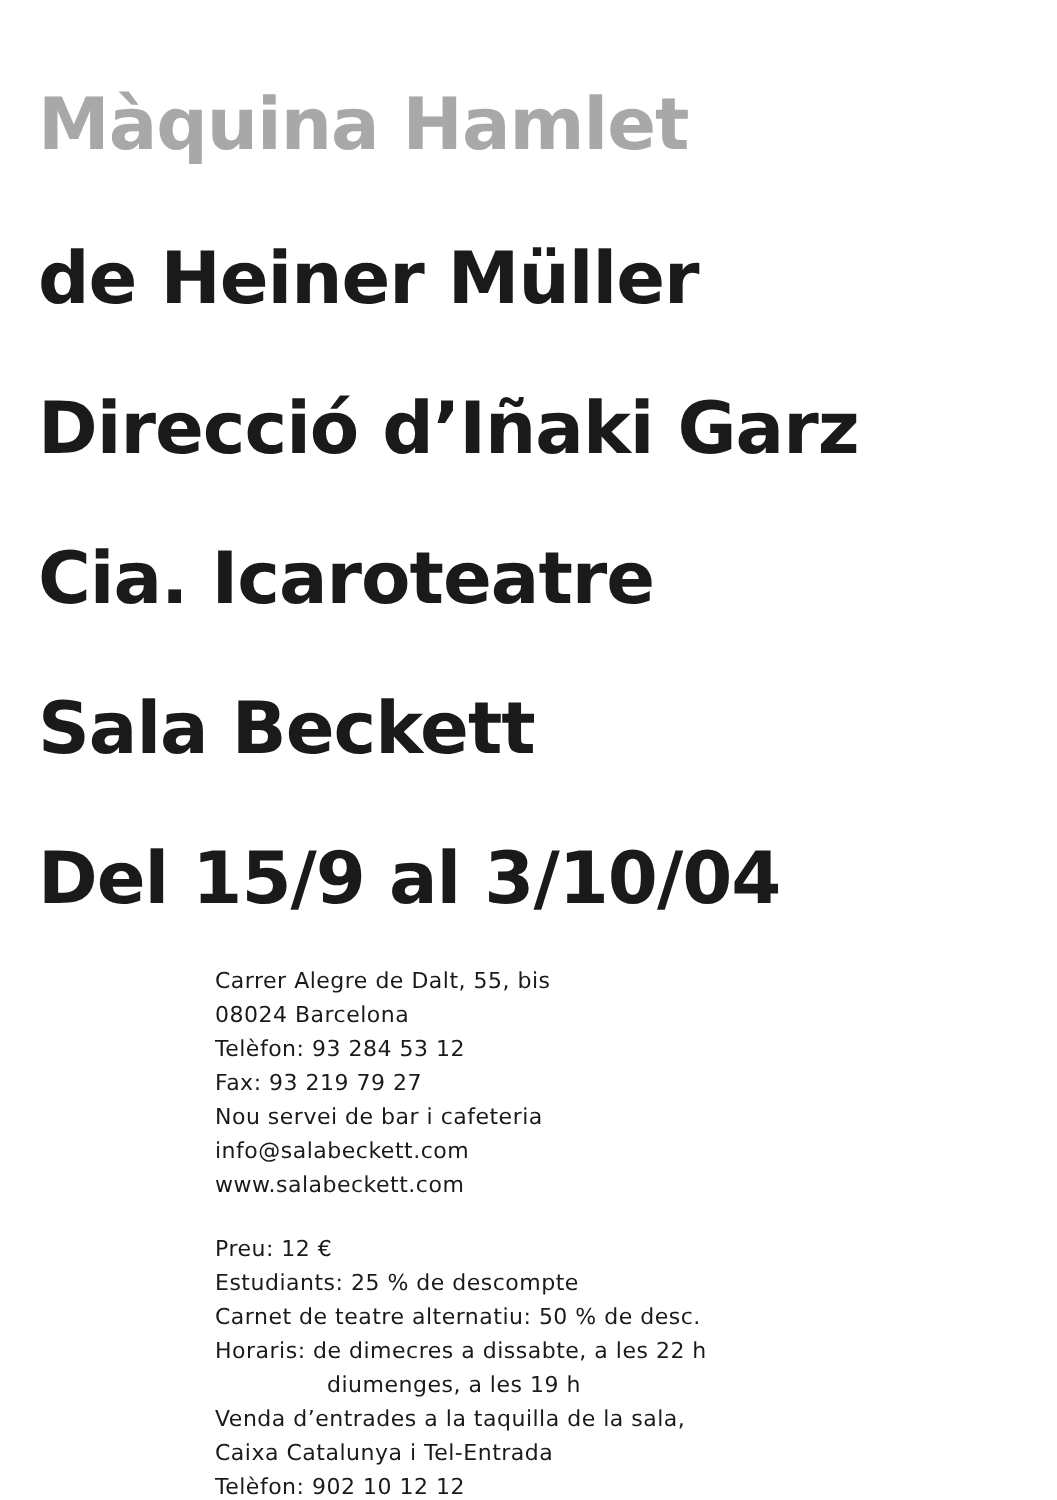Màquina Hamlet
de Heiner Müller
Direcció d’Iñaki Garz
Cia. Icaroteatre
Sala Beckett
Del 15/9 al 3/10/04
Carrer Alegre de Dalt, 55, bis
08024 Barcelona
Telèfon: 93 284 53 12
Fax: 93 219 79 27
Nou servei de bar i cafeteria
info@salabeckett.com
www.salabeckett.com
Preu: 12 €
Estudiants: 25 % de descompte
Carnet de teatre alternatiu: 50 % de desc.
Horaris: de dimecres a dissabte, a les 22 h
diumenges, a les 19 h
Venda d’entrades a la taquilla de la sala,
Caixa Catalunya i Tel-Entrada
Telèfon: 902 10 12 12